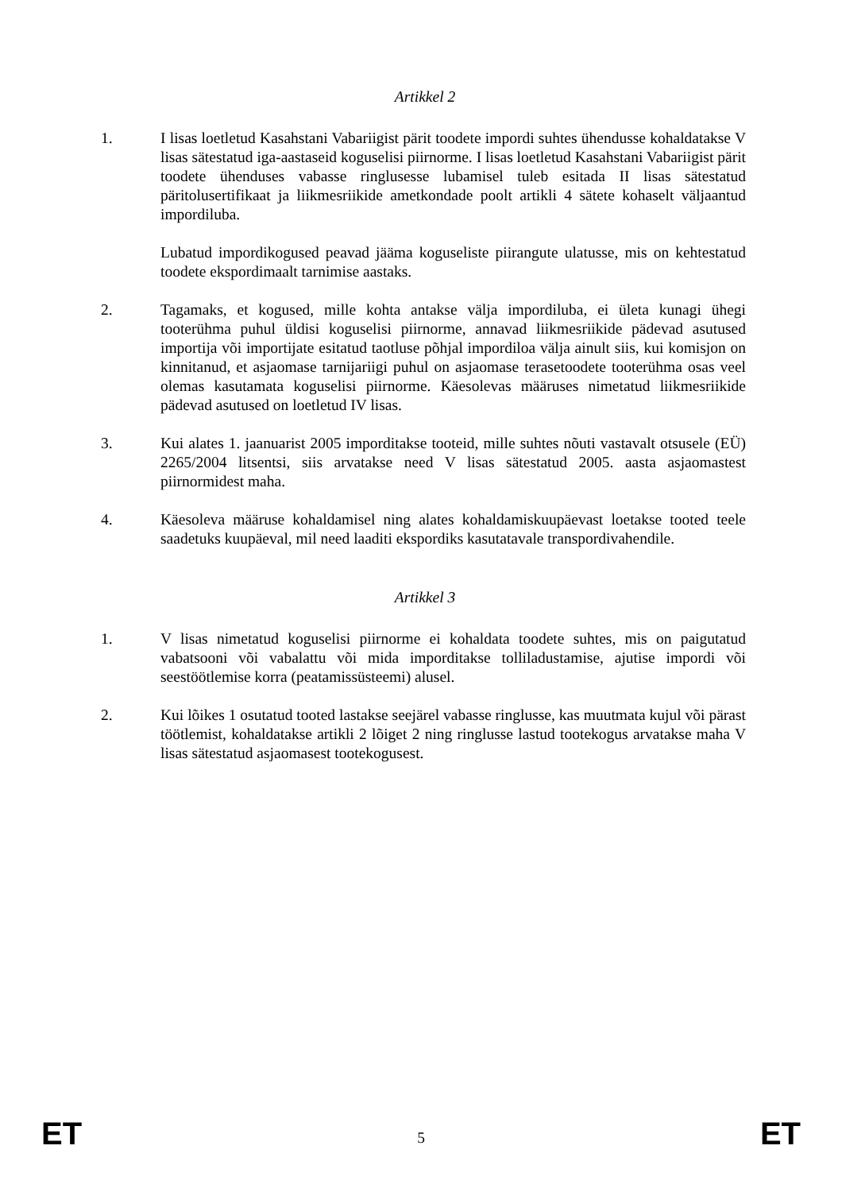Artikkel 2
1. I lisas loetletud Kasahstani Vabariigist pärit toodete impordi suhtes ühendusse kohaldatakse V lisas sätestatud iga-aastaseid koguselisi piirnorme. I lisas loetletud Kasahstani Vabariigist pärit toodete ühenduses vabasse ringlusesse lubamisel tuleb esitada II lisas sätestatud päritolusertifikaat ja liikmesriikide ametkondade poolt artikli 4 sätete kohaselt väljaantud impordiluba.
Lubatud impordikogused peavad jääma koguseliste piirangute ulatusse, mis on kehtestatud toodete ekspordimaalt tarnimise aastaks.
2. Tagamaks, et kogused, mille kohta antakse välja impordiluba, ei ületa kunagi ühegi tooterühma puhul üldisi koguselisi piirnorme, annavad liikmesriikide pädevad asutused importija või importijate esitatud taotluse põhjal impordiloa välja ainult siis, kui komisjon on kinnitanud, et asjaomase tarnijariigi puhul on asjaomase terasetoodete tooterühma osas veel olemas kasutamata koguselisi piirnorme. Käesolevas määruses nimetatud liikmesriikide pädevad asutused on loetletud IV lisas.
3. Kui alates 1. jaanuarist 2005 imporditakse tooteid, mille suhtes nõuti vastavalt otsusele (EÜ) 2265/2004 litsentsi, siis arvatakse need V lisas sätestatud 2005. aasta asjaomastest piirnormidest maha.
4. Käesoleva määruse kohaldamisel ning alates kohaldamiskuupäevast loetakse tooted teele saadetuks kuupäeval, mil need laaditi ekspordiks kasutatavale transpordivahendile.
Artikkel 3
1. V lisas nimetatud koguselisi piirnorme ei kohaldata toodete suhtes, mis on paigutatud vabatsooni või vabalattu või mida imporditakse tolliladustamise, ajutise impordi või seestöötlemise korra (peatamissüsteemi) alusel.
2. Kui lõikes 1 osutatud tooted lastakse seejärel vabasse ringlusse, kas muutmata kujul või pärast töötlemist, kohaldatakse artikli 2 lõiget 2 ning ringlusse lastud tootekogus arvatakse maha V lisas sätestatud asjaomasest tootekogusest.
ET
5
ET